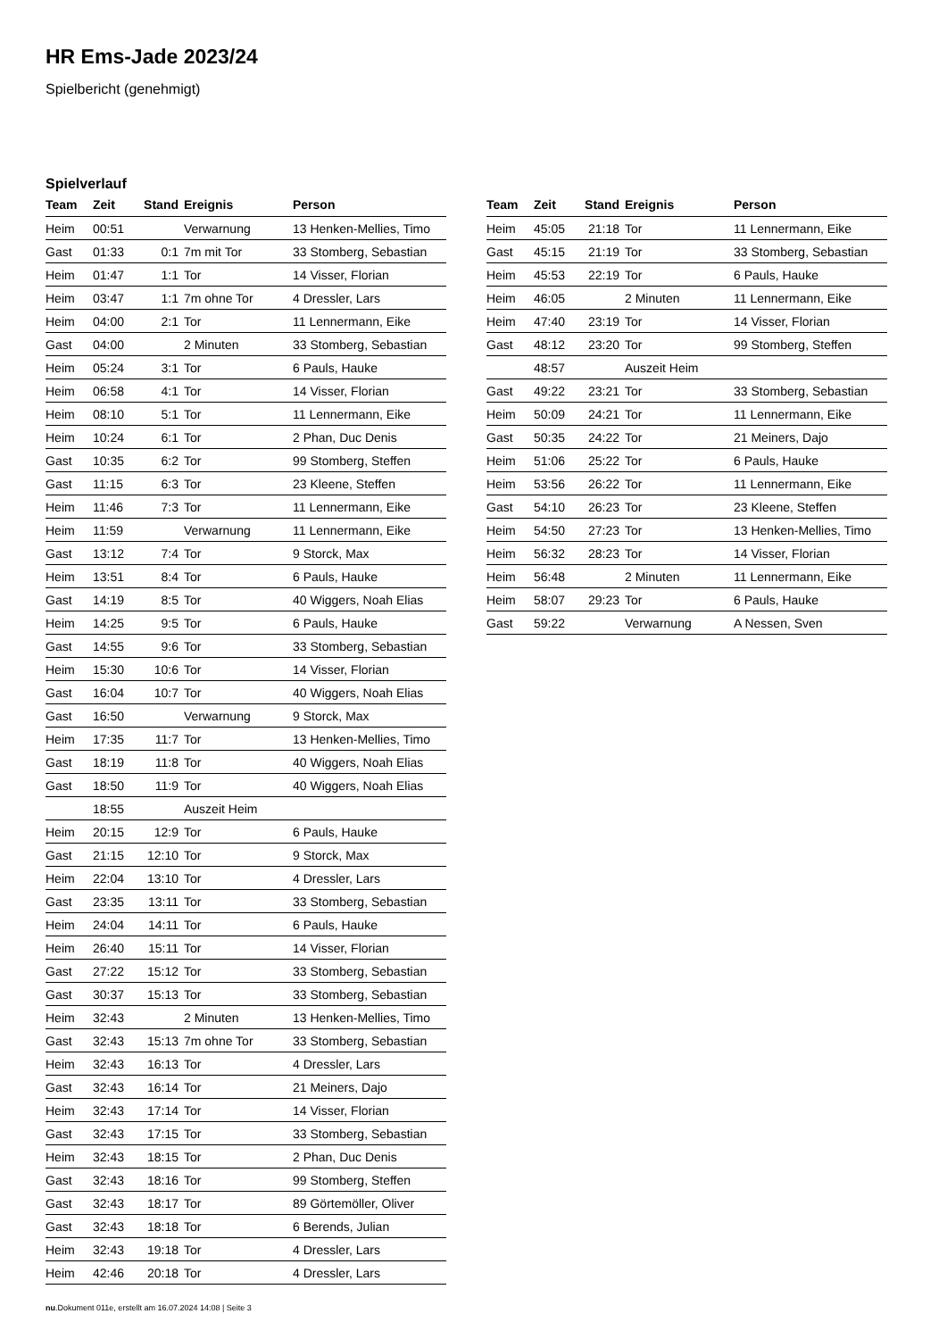HR Ems-Jade 2023/24
Spielbericht (genehmigt)
Spielverlauf
| Team | Zeit | Stand | Ereignis | Person |
| --- | --- | --- | --- | --- |
| Heim | 00:51 | | Verwarnung | 13 Henken-Mellies, Timo |
| Gast | 01:33 | 0:1 | 7m mit Tor | 33 Stomberg, Sebastian |
| Heim | 01:47 | 1:1 | Tor | 14 Visser, Florian |
| Heim | 03:47 | 1:1 | 7m ohne Tor | 4 Dressler, Lars |
| Heim | 04:00 | 2:1 | Tor | 11 Lennermann, Eike |
| Gast | 04:00 | | 2 Minuten | 33 Stomberg, Sebastian |
| Heim | 05:24 | 3:1 | Tor | 6 Pauls, Hauke |
| Heim | 06:58 | 4:1 | Tor | 14 Visser, Florian |
| Heim | 08:10 | 5:1 | Tor | 11 Lennermann, Eike |
| Heim | 10:24 | 6:1 | Tor | 2 Phan, Duc Denis |
| Gast | 10:35 | 6:2 | Tor | 99 Stomberg, Steffen |
| Gast | 11:15 | 6:3 | Tor | 23 Kleene, Steffen |
| Heim | 11:46 | 7:3 | Tor | 11 Lennermann, Eike |
| Heim | 11:59 | | Verwarnung | 11 Lennermann, Eike |
| Gast | 13:12 | 7:4 | Tor | 9 Storck, Max |
| Heim | 13:51 | 8:4 | Tor | 6 Pauls, Hauke |
| Gast | 14:19 | 8:5 | Tor | 40 Wiggers, Noah Elias |
| Heim | 14:25 | 9:5 | Tor | 6 Pauls, Hauke |
| Gast | 14:55 | 9:6 | Tor | 33 Stomberg, Sebastian |
| Heim | 15:30 | 10:6 | Tor | 14 Visser, Florian |
| Gast | 16:04 | 10:7 | Tor | 40 Wiggers, Noah Elias |
| Gast | 16:50 | | Verwarnung | 9 Storck, Max |
| Heim | 17:35 | 11:7 | Tor | 13 Henken-Mellies, Timo |
| Gast | 18:19 | 11:8 | Tor | 40 Wiggers, Noah Elias |
| Gast | 18:50 | 11:9 | Tor | 40 Wiggers, Noah Elias |
| | 18:55 | | Auszeit Heim | |
| Heim | 20:15 | 12:9 | Tor | 6 Pauls, Hauke |
| Gast | 21:15 | 12:10 | Tor | 9 Storck, Max |
| Heim | 22:04 | 13:10 | Tor | 4 Dressler, Lars |
| Gast | 23:35 | 13:11 | Tor | 33 Stomberg, Sebastian |
| Heim | 24:04 | 14:11 | Tor | 6 Pauls, Hauke |
| Heim | 26:40 | 15:11 | Tor | 14 Visser, Florian |
| Gast | 27:22 | 15:12 | Tor | 33 Stomberg, Sebastian |
| Gast | 30:37 | 15:13 | Tor | 33 Stomberg, Sebastian |
| Heim | 32:43 | | 2 Minuten | 13 Henken-Mellies, Timo |
| Gast | 32:43 | 15:13 | 7m ohne Tor | 33 Stomberg, Sebastian |
| Heim | 32:43 | 16:13 | Tor | 4 Dressler, Lars |
| Gast | 32:43 | 16:14 | Tor | 21 Meiners, Dajo |
| Heim | 32:43 | 17:14 | Tor | 14 Visser, Florian |
| Gast | 32:43 | 17:15 | Tor | 33 Stomberg, Sebastian |
| Heim | 32:43 | 18:15 | Tor | 2 Phan, Duc Denis |
| Gast | 32:43 | 18:16 | Tor | 99 Stomberg, Steffen |
| Gast | 32:43 | 18:17 | Tor | 89 Görtemöller, Oliver |
| Gast | 32:43 | 18:18 | Tor | 6 Berends, Julian |
| Heim | 32:43 | 19:18 | Tor | 4 Dressler, Lars |
| Heim | 42:46 | 20:18 | Tor | 4 Dressler, Lars |
| Team | Zeit | Stand | Ereignis | Person |
| --- | --- | --- | --- | --- |
| Heim | 45:05 | 21:18 | Tor | 11 Lennermann, Eike |
| Gast | 45:15 | 21:19 | Tor | 33 Stomberg, Sebastian |
| Heim | 45:53 | 22:19 | Tor | 6 Pauls, Hauke |
| Heim | 46:05 | | 2 Minuten | 11 Lennermann, Eike |
| Heim | 47:40 | 23:19 | Tor | 14 Visser, Florian |
| Gast | 48:12 | 23:20 | Tor | 99 Stomberg, Steffen |
| | 48:57 | | Auszeit Heim | |
| Gast | 49:22 | 23:21 | Tor | 33 Stomberg, Sebastian |
| Heim | 50:09 | 24:21 | Tor | 11 Lennermann, Eike |
| Gast | 50:35 | 24:22 | Tor | 21 Meiners, Dajo |
| Heim | 51:06 | 25:22 | Tor | 6 Pauls, Hauke |
| Heim | 53:56 | 26:22 | Tor | 11 Lennermann, Eike |
| Gast | 54:10 | 26:23 | Tor | 23 Kleene, Steffen |
| Heim | 54:50 | 27:23 | Tor | 13 Henken-Mellies, Timo |
| Heim | 56:32 | 28:23 | Tor | 14 Visser, Florian |
| Heim | 56:48 | | 2 Minuten | 11 Lennermann, Eike |
| Heim | 58:07 | 29:23 | Tor | 6 Pauls, Hauke |
| Gast | 59:22 | | Verwarnung | A Nessen, Sven |
nu.Dokument 011e, erstellt am 16.07.2024 14:08 | Seite 3